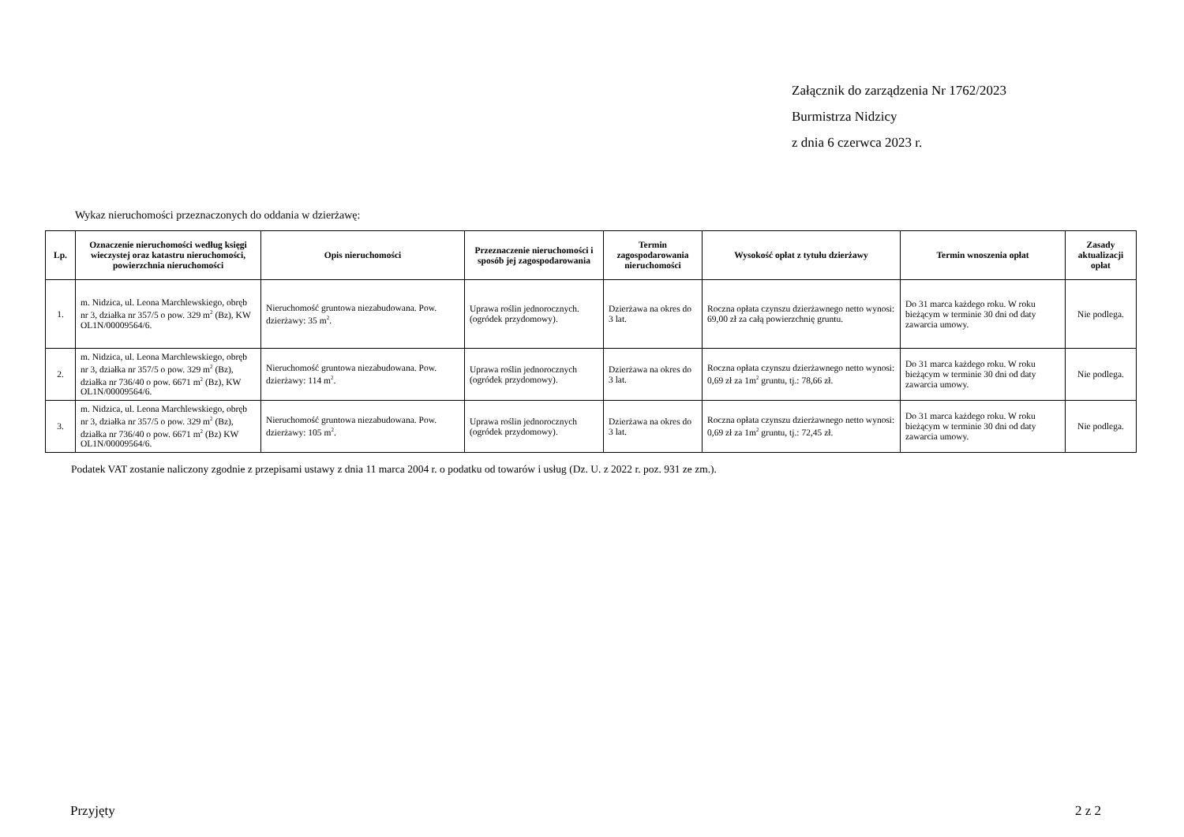Załącznik do zarządzenia Nr 1762/2023
Burmistrza Nidzicy
z dnia 6 czerwca 2023 r.
Wykaz nieruchomości przeznaczonych do oddania w dzierżawę:
| Lp. | Oznaczenie nieruchomości według księgi wieczystej oraz katastru nieruchomości, powierzchnia nieruchomości | Opis nieruchomości | Przeznaczenie nieruchomości i sposób jej zagospodarowania | Termin zagospodarowania nieruchomości | Wysokość opłat z tytułu dzierżawy | Termin wnoszenia opłat | Zasady aktualizacji opłat |
| --- | --- | --- | --- | --- | --- | --- | --- |
| 1. | m. Nidzica, ul. Leona Marchlewskiego, obręb nr 3, działka nr 357/5 o pow. 329 m<sup>2</sup> (Bz), KW OL1N/00009564/6. | Nieruchomość gruntowa niezabudowana. Pow. dzierżawy: 35 m<sup>2</sup>. | Uprawa roślin jednorocznych. (ogródek przydomowy). | Dzierżawa na okres do 3 lat. | Roczna opłata czynszu dzierżawnego netto wynosi: 69,00 zł za całą powierzchnię gruntu. | Do 31 marca każdego roku. W roku bieżącym w terminie 30 dni od daty zawarcia umowy. | Nie podlega. |
| 2. | m. Nidzica, ul. Leona Marchlewskiego, obręb nr 3, działka nr 357/5 o pow. 329 m<sup>2</sup> (Bz), działka nr 736/40 o pow. 6671 m<sup>2</sup> (Bz), KW OL1N/00009564/6. | Nieruchomość gruntowa niezabudowana. Pow. dzierżawy: 114 m<sup>2</sup>. | Uprawa roślin jednorocznych (ogródek przydomowy). | Dzierżawa na okres do 3 lat. | Roczna opłata czynszu dzierżawnego netto wynosi: 0,69 zł za 1m<sup>2</sup> gruntu, tj.: 78,66 zł. | Do 31 marca każdego roku. W roku bieżącym w terminie 30 dni od daty zawarcia umowy. | Nie podlega. |
| 3. | m. Nidzica, ul. Leona Marchlewskiego, obręb nr 3, działka nr 357/5 o pow. 329 m<sup>2</sup> (Bz), działka nr 736/40 o pow. 6671 m<sup>2</sup> (Bz) KW OL1N/00009564/6. | Nieruchomość gruntowa niezabudowana. Pow. dzierżawy: 105 m<sup>2</sup>. | Uprawa roślin jednorocznych (ogródek przydomowy). | Dzierżawa na okres do 3 lat. | Roczna opłata czynszu dzierżawnego netto wynosi: 0,69 zł za 1m<sup>2</sup> gruntu, tj.: 72,45 zł. | Do 31 marca każdego roku. W roku bieżącym w terminie 30 dni od daty zawarcia umowy. | Nie podlega. |
Podatek VAT zostanie naliczony zgodnie z przepisami ustawy z dnia 11 marca 2004 r. o podatku od towarów i usług (Dz. U. z 2022 r. poz. 931 ze zm.).
Przyjęty 2 z 2